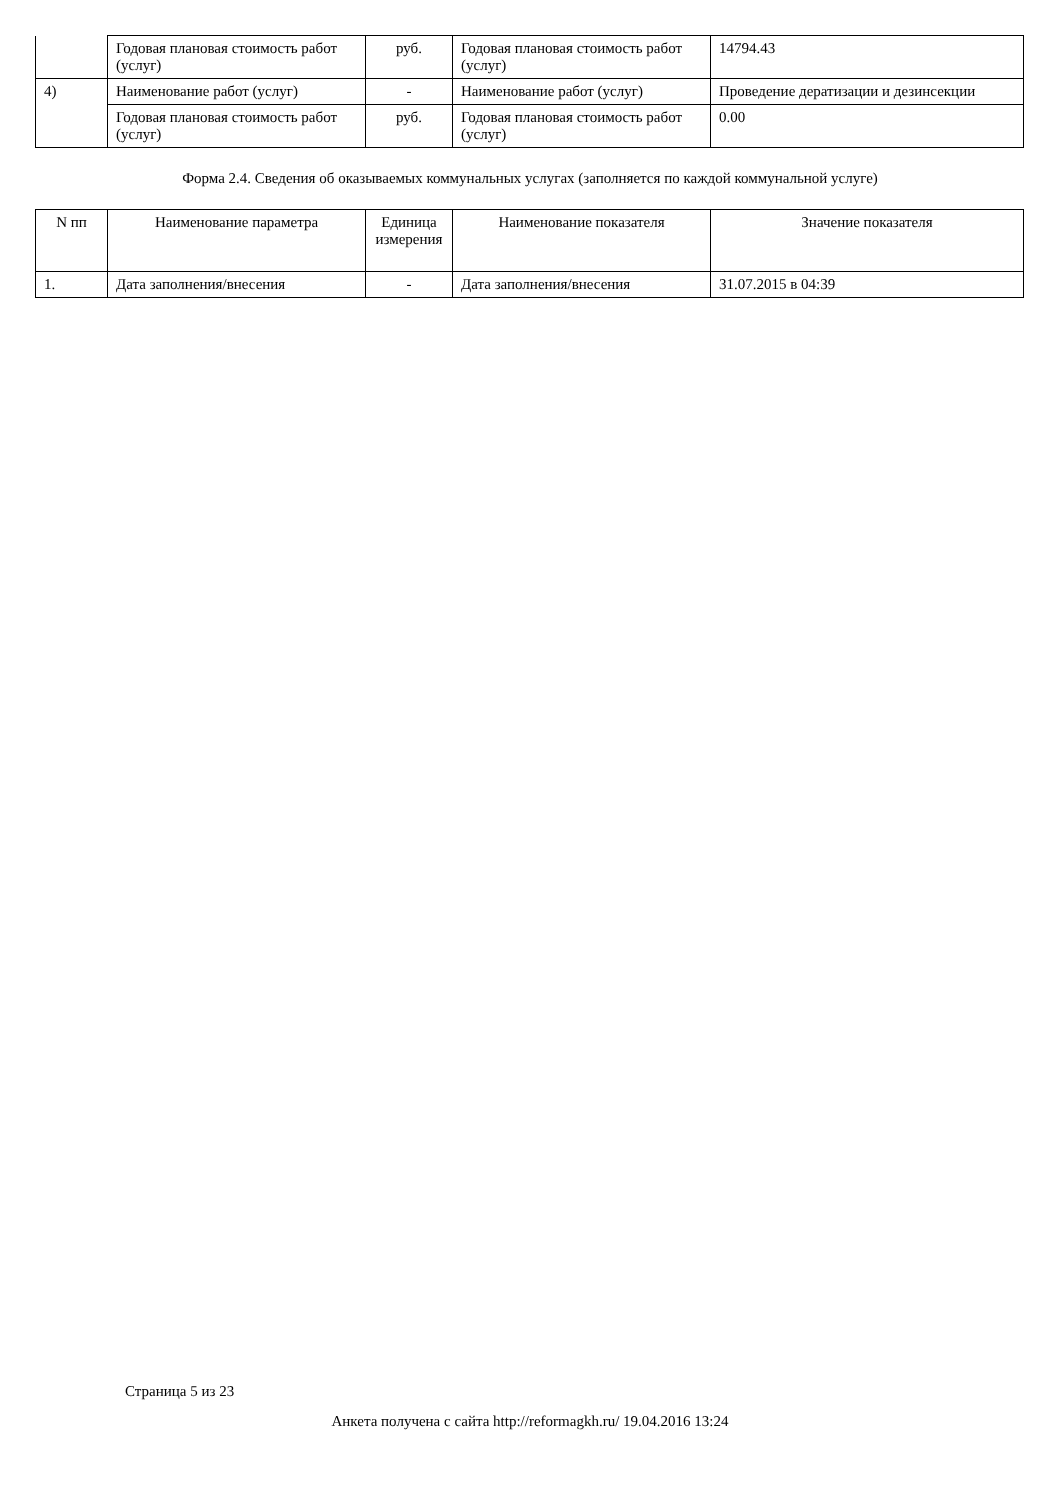| | Годовая плановая стоимость работ (услуг) | руб. | Годовая плановая стоимость работ (услуг) | 14794.43 |
| 4) | Наименование работ (услуг) | - | Наименование работ (услуг) | Проведение дератизации и дезинсекции |
| | Годовая плановая стоимость работ (услуг) | руб. | Годовая плановая стоимость работ (услуг) | 0.00 |
Форма 2.4. Сведения об оказываемых коммунальных услугах (заполняется по каждой коммунальной услуге)
| N пп | Наименование параметра | Единица измерения | Наименование показателя | Значение показателя |
| --- | --- | --- | --- | --- |
| 1. | Дата заполнения/внесения | - | Дата заполнения/внесения | 31.07.2015 в 04:39 |
Страница 5 из 23
Анкета получена с сайта http://reformagkh.ru/ 19.04.2016 13:24